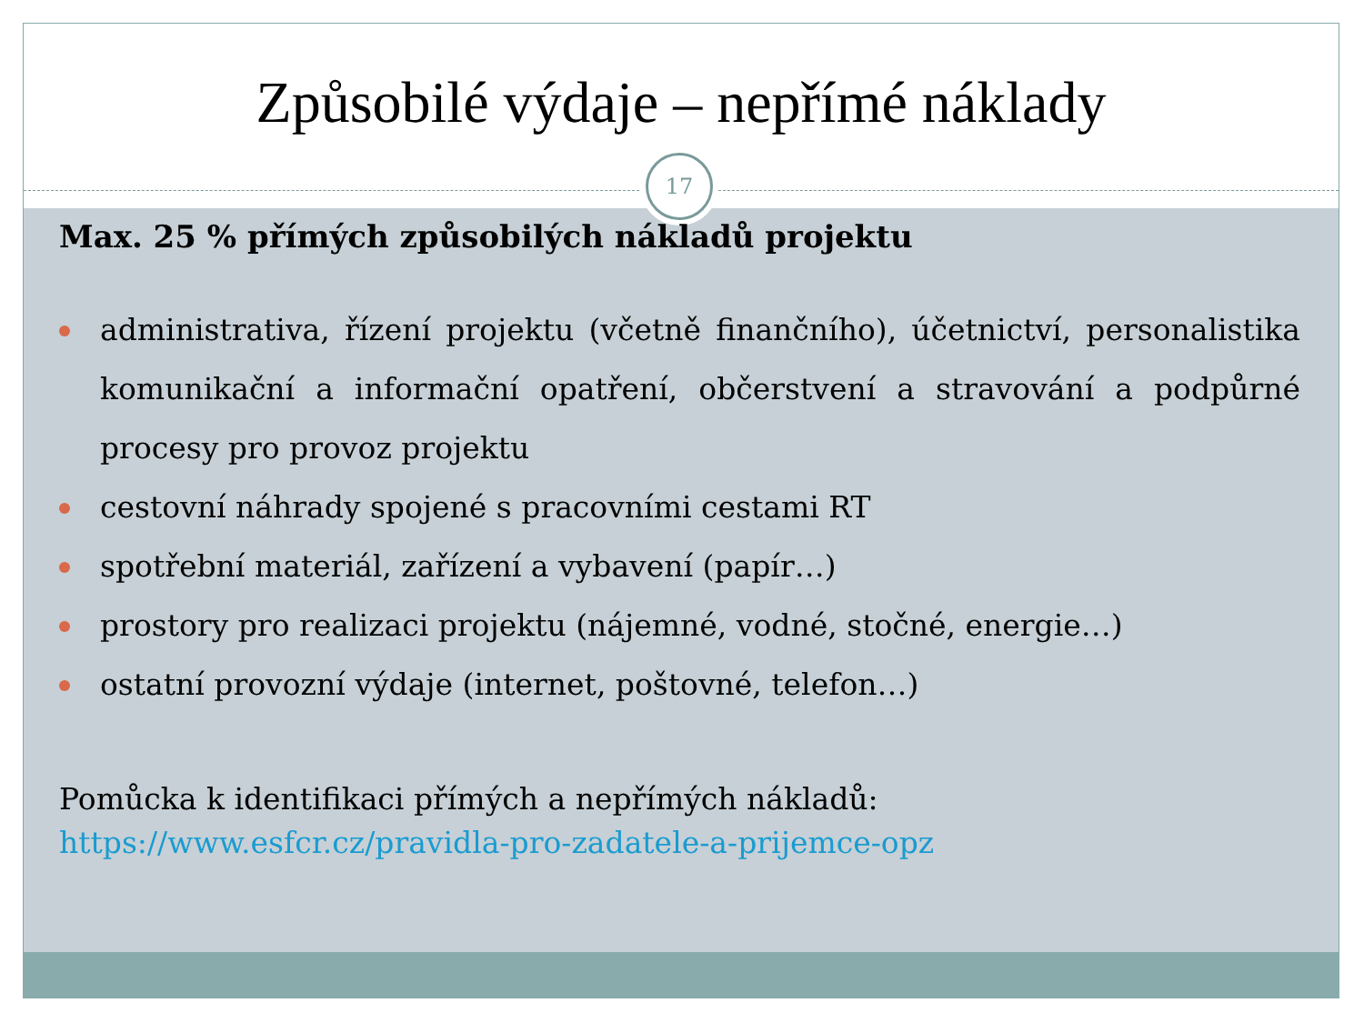Způsobilé výdaje – nepřímé náklady
17
Max. 25 % přímých způsobilých nákladů projektu
administrativa, řízení projektu (včetně finančního), účetnictví, personalistika komunikační a informační opatření, občerstvení a stravování a podpůrné procesy pro provoz projektu
cestovní náhrady spojené s pracovními cestami RT
spotřební materiál, zařízení a vybavení (papír…)
prostory pro realizaci projektu (nájemné, vodné, stočné, energie…)
ostatní provozní výdaje (internet, poštovné, telefon…)
Pomůcka k identifikaci přímých a nepřímých nákladů:
https://www.esfcr.cz/pravidla-pro-zadatele-a-prijemce-opz